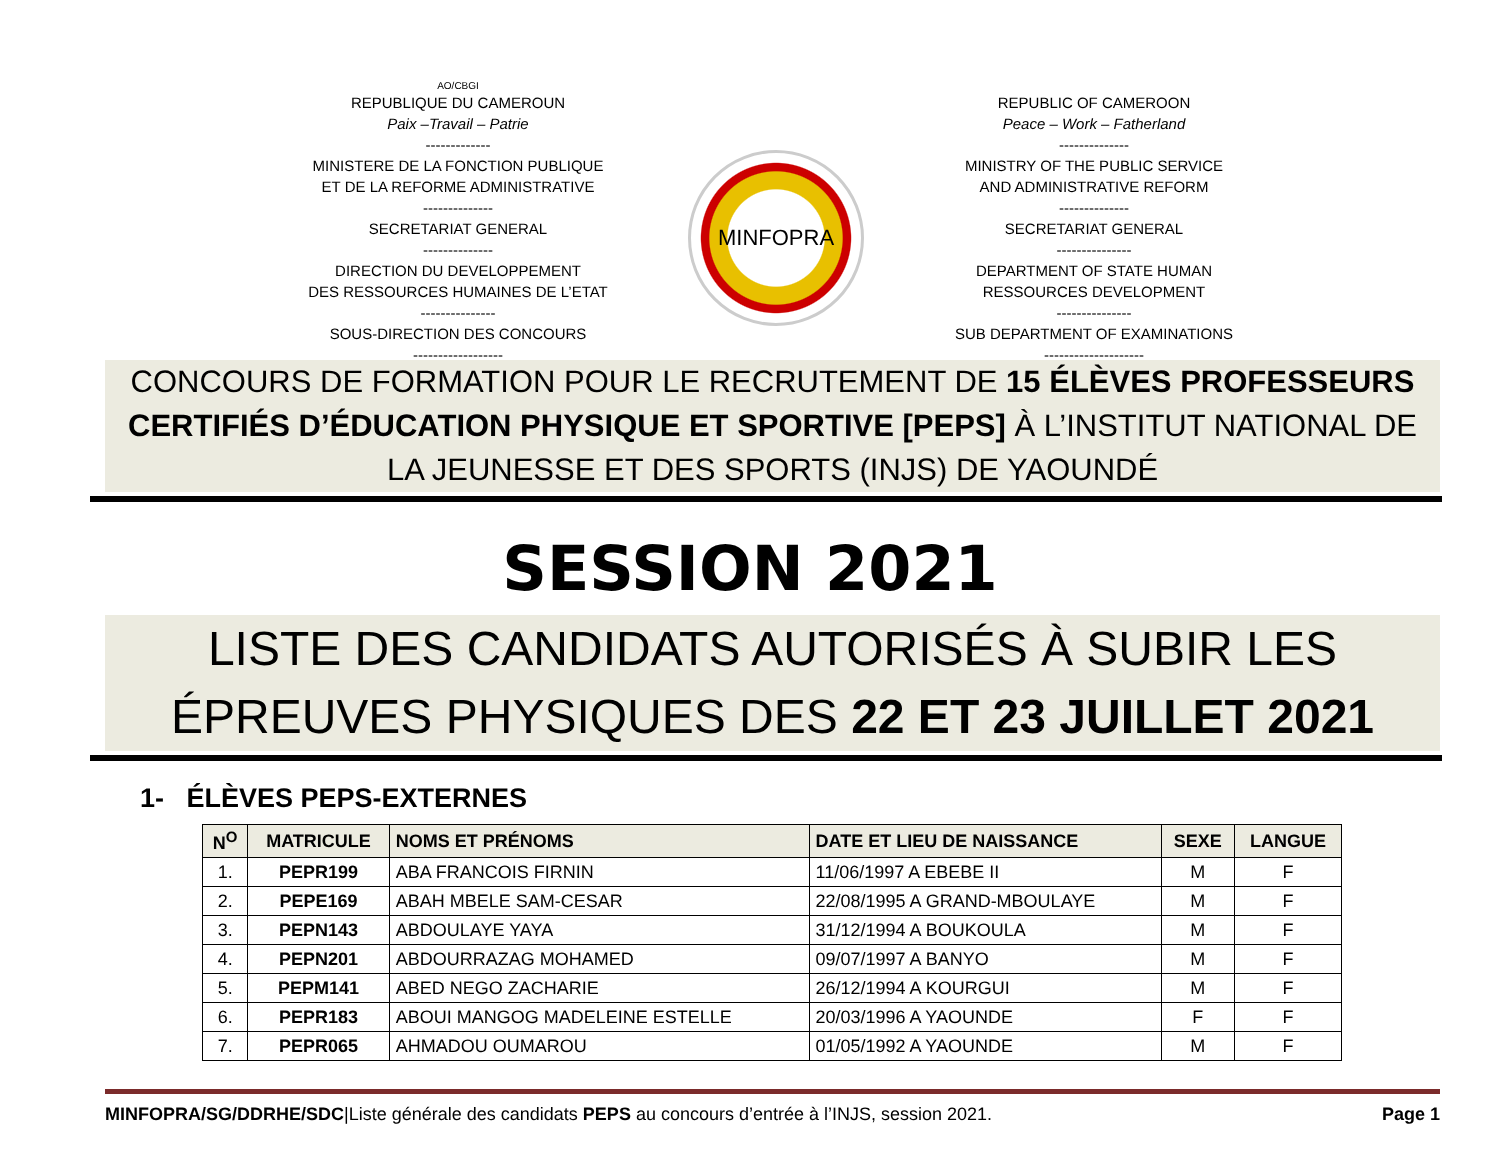AO/CBGI
REPUBLIQUE DU CAMEROUN
Paix –Travail – Patrie
-------------
MINISTERE DE LA FONCTION PUBLIQUE
ET DE LA REFORME ADMINISTRATIVE
--------------
SECRETARIAT GENERAL
--------------
DIRECTION DU DEVELOPPEMENT
DES RESSOURCES HUMAINES DE L’ETAT
---------------
SOUS-DIRECTION DES CONCOURS
------------------
MINFOPRA
REPUBLIC OF CAMEROON
Peace – Work – Fatherland
--------------
MINISTRY OF THE PUBLIC SERVICE
AND ADMINISTRATIVE REFORM
--------------
SECRETARIAT GENERAL
---------------
DEPARTMENT OF STATE HUMAN
RESSOURCES DEVELOPMENT
---------------
SUB DEPARTMENT OF EXAMINATIONS
--------------------
CONCOURS DE FORMATION POUR LE RECRUTEMENT DE 15 ÉLÈVES PROFESSEURS CERTIFIÉS D’ÉDUCATION PHYSIQUE ET SPORTIVE [PEPS] À L’INSTITUT NATIONAL DE LA JEUNESSE ET DES SPORTS (INJS) DE YAOUNDÉ
SESSION 2021
LISTE DES CANDIDATS AUTORISÉS À SUBIR LES ÉPREUVES PHYSIQUES DES 22 ET 23 JUILLET 2021
1- ÉLÈVES PEPS-EXTERNES
| N<sup>O</sup> | MATRICULE | NOMS ET PRÉNOMS | DATE ET LIEU DE NAISSANCE | SEXE | LANGUE |
| --- | --- | --- | --- | --- | --- |
| 1. | PEPR199 | ABA FRANCOIS FIRNIN | 11/06/1997 A EBEBE II | M | F |
| 2. | PEPE169 | ABAH MBELE SAM-CESAR | 22/08/1995 A GRAND-MBOULAYE | M | F |
| 3. | PEPN143 | ABDOULAYE YAYA | 31/12/1994 A BOUKOULA | M | F |
| 4. | PEPN201 | ABDOURRAZAG MOHAMED | 09/07/1997 A BANYO | M | F |
| 5. | PEPM141 | ABED NEGO ZACHARIE | 26/12/1994 A KOURGUI | M | F |
| 6. | PEPR183 | ABOUI MANGOG MADELEINE ESTELLE | 20/03/1996 A YAOUNDE | F | F |
| 7. | PEPR065 | AHMADOU OUMAROU | 01/05/1992 A YAOUNDE | M | F |
MINFOPRA/SG/DDRHE/SDC|Liste générale des candidats PEPS au concours d’entrée à l’INJS, session 2021. Page 1